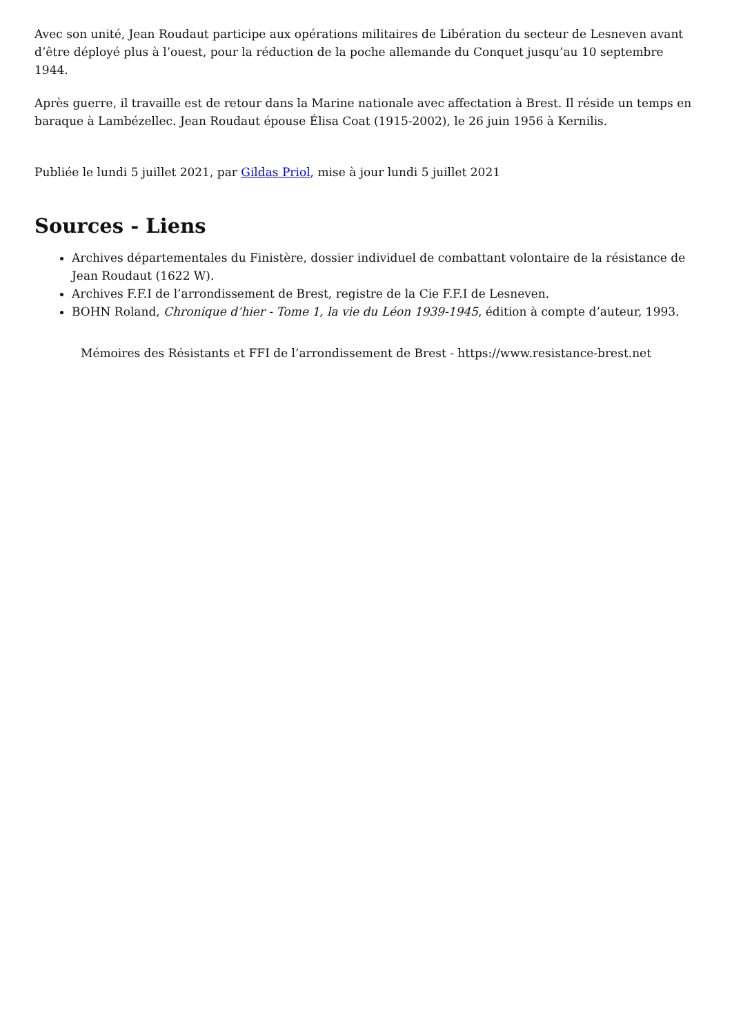Avec son unité, Jean Roudaut participe aux opérations militaires de Libération du secteur de Lesneven avant d’être déployé plus à l’ouest, pour la réduction de la poche allemande du Conquet jusqu’au 10 septembre 1944.
Après guerre, il travaille est de retour dans la Marine nationale avec affectation à Brest. Il réside un temps en baraque à Lambézellec. Jean Roudaut épouse Élisa Coat (1915-2002), le 26 juin 1956 à Kernilis.
Publiée le lundi 5 juillet 2021, par Gildas Priol, mise à jour lundi 5 juillet 2021
Sources - Liens
Archives départementales du Finistère, dossier individuel de combattant volontaire de la résistance de Jean Roudaut (1622 W).
Archives F.F.I de l’arrondissement de Brest, registre de la Cie F.F.I de Lesneven.
BOHN Roland, Chronique d’hier - Tome 1, la vie du Léon 1939-1945, édition à compte d’auteur, 1993.
Mémoires des Résistants et FFI de l’arrondissement de Brest - https://www.resistance-brest.net